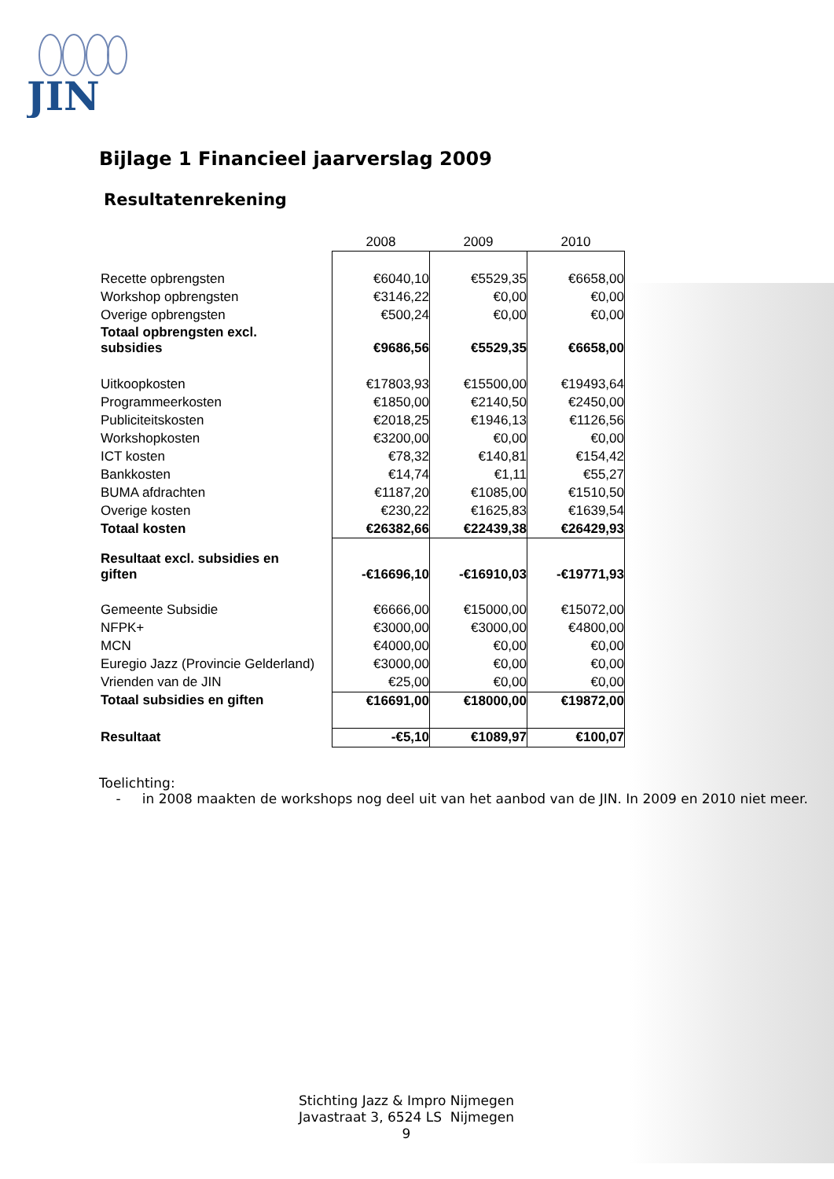JIN
Bijlage 1 Financieel jaarverslag 2009
Resultatenrekening
| | 2008 | 2009 | 2010 |
| --- | --- | --- | --- |
| Recette opbrengsten | €6040,10 | €5529,35 | €6658,00 |
| Workshop opbrengsten | €3146,22 | €0,00 | €0,00 |
| Overige opbrengsten | €500,24 | €0,00 | €0,00 |
| Totaal opbrengsten excl. subsidies | €9686,56 | €5529,35 | €6658,00 |
| Uitkoopkosten | €17803,93 | €15500,00 | €19493,64 |
| Programmeerkosten | €1850,00 | €2140,50 | €2450,00 |
| Publiciteitskosten | €2018,25 | €1946,13 | €1126,56 |
| Workshopkosten | €3200,00 | €0,00 | €0,00 |
| ICT kosten | €78,32 | €140,81 | €154,42 |
| Bankkosten | €14,74 | €1,11 | €55,27 |
| BUMA afdrachten | €1187,20 | €1085,00 | €1510,50 |
| Overige kosten | €230,22 | €1625,83 | €1639,54 |
| Totaal kosten | €26382,66 | €22439,38 | €26429,93 |
| Resultaat excl. subsidies en giften | -€16696,10 | -€16910,03 | -€19771,93 |
| Gemeente Subsidie | €6666,00 | €15000,00 | €15072,00 |
| NFPK+ | €3000,00 | €3000,00 | €4800,00 |
| MCN | €4000,00 | €0,00 | €0,00 |
| Euregio Jazz (Provincie Gelderland) | €3000,00 | €0,00 | €0,00 |
| Vrienden van de JIN | €25,00 | €0,00 | €0,00 |
| Totaal subsidies en giften | €16691,00 | €18000,00 | €19872,00 |
| Resultaat | -€5,10 | €1089,97 | €100,07 |
Toelichting:
- in 2008 maakten de workshops nog deel uit van het aanbod van de JIN. In 2009 en 2010 niet meer.
Stichting Jazz & Impro Nijmegen
Javastraat 3, 6524 LS Nijmegen
9